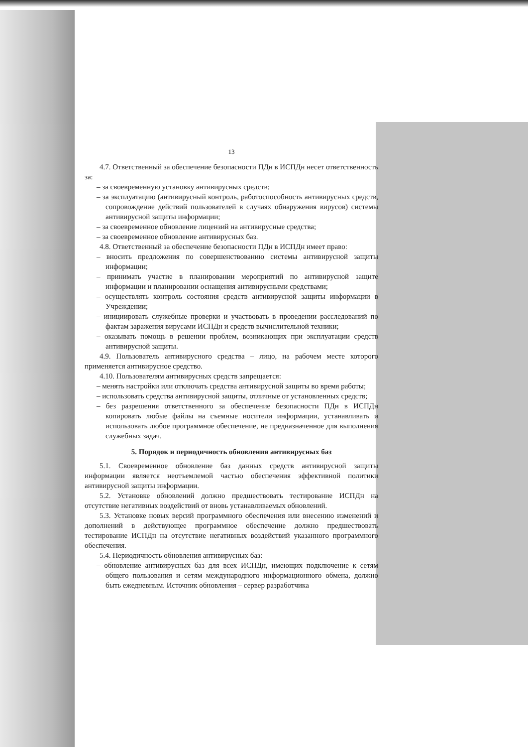13
4.7. Ответственный за обеспечение безопасности ПДн в ИСПДн несет ответственность за:
– за своевременную установку антивирусных средств;
– за эксплуатацию (антивирусный контроль, работоспособность антивирусных средств, сопровождение действий пользователей в случаях обнаружения вирусов) системы антивирусной защиты информации;
– за своевременное обновление лицензий на антивирусные средства;
– за своевременное обновление антивирусных баз.
4.8. Ответственный за обеспечение безопасности ПДн в ИСПДн имеет право:
– вносить предложения по совершенствованию системы антивирусной защиты информации;
– принимать участие в планировании мероприятий по антивирусной защите информации и планировании оснащения антивирусными средствами;
– осуществлять контроль состояния средств антивирусной защиты информации в Учреждении;
– инициировать служебные проверки и участвовать в проведении расследований по фактам заражения вирусами ИСПДн и средств вычислительной техники;
– оказывать помощь в решении проблем, возникающих при эксплуатации средств антивирусной защиты.
4.9. Пользователь антивирусного средства – лицо, на рабочем месте которого применяется антивирусное средство.
4.10. Пользователям антивирусных средств запрещается:
– менять настройки или отключать средства антивирусной защиты во время работы;
– использовать средства антивирусной защиты, отличные от установленных средств;
– без разрешения ответственного за обеспечение безопасности ПДн в ИСПДн копировать любые файлы на съемные носители информации, устанавливать и использовать любое программное обеспечение, не предназначенное для выполнения служебных задач.
5. Порядок и периодичность обновления антивирусных баз
5.1. Своевременное обновление баз данных средств антивирусной защиты информации является неотъемлемой частью обеспечения эффективной политики антивирусной защиты информации.
5.2. Установке обновлений должно предшествовать тестирование ИСПДн на отсутствие негативных воздействий от вновь устанавливаемых обновлений.
5.3. Установке новых версий программного обеспечения или внесению изменений и дополнений в действующее программное обеспечение должно предшествовать тестирование ИСПДн на отсутствие негативных воздействий указанного программного обеспечения.
5.4. Периодичность обновления антивирусных баз:
– обновление антивирусных баз для всех ИСПДн, имеющих подключение к сетям общего пользования и сетям международного информационного обмена, должно быть ежедневным. Источник обновления – сервер разработчика